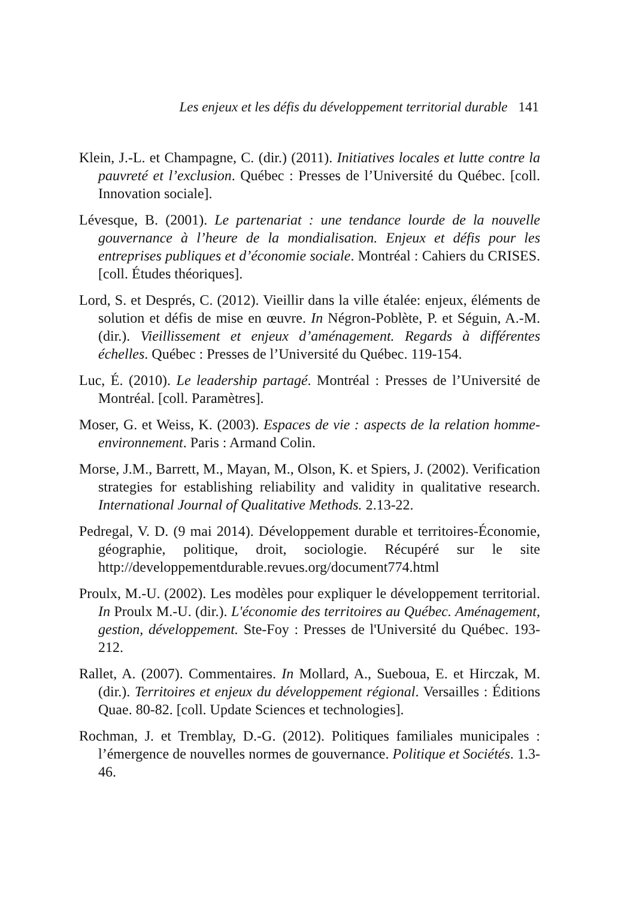Les enjeux et les défis du développement territorial durable 141
Klein, J.-L. et Champagne, C. (dir.) (2011). Initiatives locales et lutte contre la pauvreté et l’exclusion. Québec : Presses de l’Université du Québec. [coll. Innovation sociale].
Lévesque, B. (2001). Le partenariat : une tendance lourde de la nouvelle gouvernance à l’heure de la mondialisation. Enjeux et défis pour les entreprises publiques et d’économie sociale. Montréal : Cahiers du CRISES. [coll. Études théoriques].
Lord, S. et Després, C. (2012). Vieillir dans la ville étalée: enjeux, éléments de solution et défis de mise en œuvre. In Négron-Poblète, P. et Séguin, A.-M. (dir.). Vieillissement et enjeux d’aménagement. Regards à différentes échelles. Québec : Presses de l’Université du Québec. 119-154.
Luc, É. (2010). Le leadership partagé. Montréal : Presses de l’Université de Montréal. [coll. Paramètres].
Moser, G. et Weiss, K. (2003). Espaces de vie : aspects de la relation homme-environnement. Paris : Armand Colin.
Morse, J.M., Barrett, M., Mayan, M., Olson, K. et Spiers, J. (2002). Verification strategies for establishing reliability and validity in qualitative research. International Journal of Qualitative Methods. 2.13-22.
Pedregal, V. D. (9 mai 2014). Développement durable et territoires-Économie, géographie, politique, droit, sociologie. Récupéré sur le site http://developpementdurable.revues.org/document774.html
Proulx, M.-U. (2002). Les modèles pour expliquer le développement territorial. In Proulx M.-U. (dir.). L'économie des territoires au Québec. Aménagement, gestion, développement. Ste-Foy : Presses de l'Université du Québec. 193-212.
Rallet, A. (2007). Commentaires. In Mollard, A., Sueboua, E. et Hirczak, M. (dir.). Territoires et enjeux du développement régional. Versailles : Éditions Quae. 80-82. [coll. Update Sciences et technologies].
Rochman, J. et Tremblay, D.-G. (2012). Politiques familiales municipales : l’émergence de nouvelles normes de gouvernance. Politique et Sociétés. 1.3-46.